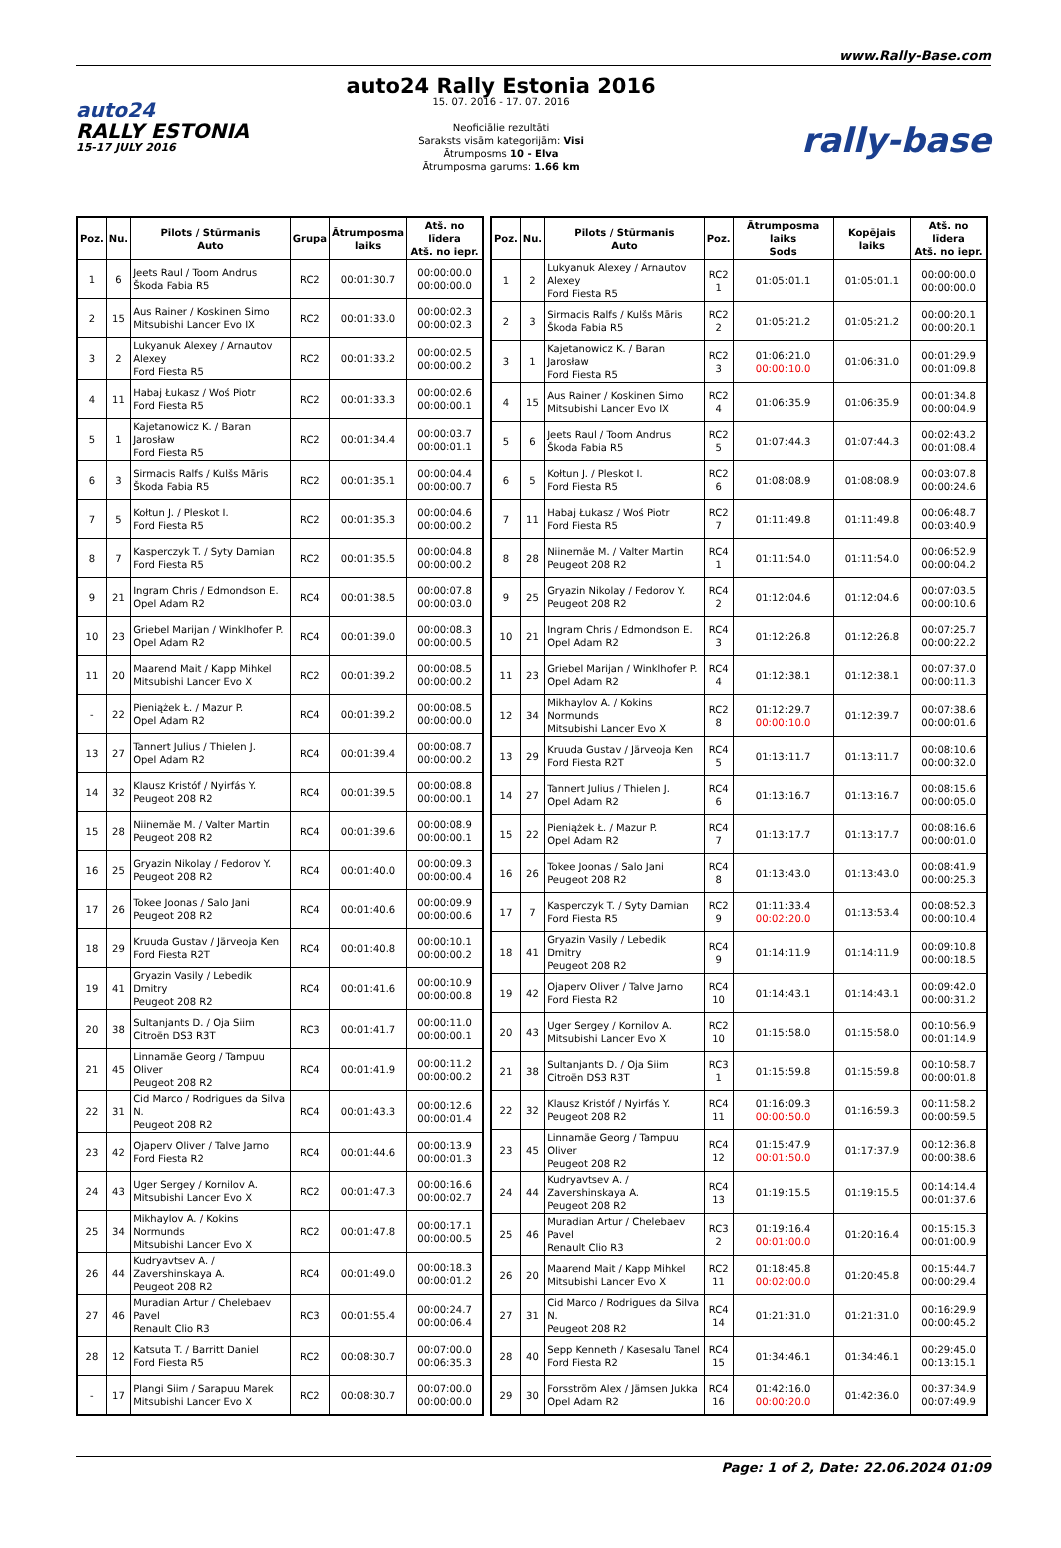www.Rally-Base.com
auto24
RALLY ESTONIA
15-17 JULY 2016
auto24 Rally Estonia 2016
15. 07. 2016 - 17. 07. 2016
Neoficiālie rezultāti
Saraksts visām kategorijām: Visi
Ātrumposms 10 - Elva
Ātrumposma garums: 1.66 km
rally-base
| Poz. | Nu. | Pilots / Stūrmanis Auto | Grupa | Ātrumposma laiks | Atš. no līdera Atš. no iepr. |
| --- | --- | --- | --- | --- | --- |
| 1 | 6 | Jeets Raul / Toom Andrus Škoda Fabia R5 | RC2 | 00:01:30.7 | 00:00:00.0 00:00:00.0 |
| 2 | 15 | Aus Rainer / Koskinen Simo Mitsubishi Lancer Evo IX | RC2 | 00:01:33.0 | 00:00:02.3 00:00:02.3 |
| 3 | 2 | Lukyanuk Alexey / Arnautov Alexey Ford Fiesta R5 | RC2 | 00:01:33.2 | 00:00:02.5 00:00:00.2 |
| 4 | 11 | Habaj Łukasz / Woś Piotr Ford Fiesta R5 | RC2 | 00:01:33.3 | 00:00:02.6 00:00:00.1 |
| 5 | 1 | Kajetanowicz K. / Baran Jarosław Ford Fiesta R5 | RC2 | 00:01:34.4 | 00:00:03.7 00:00:01.1 |
| 6 | 3 | Sirmacis Ralfs / Kulšs Māris Škoda Fabia R5 | RC2 | 00:01:35.1 | 00:00:04.4 00:00:00.7 |
| 7 | 5 | Kołtun J. / Pleskot I. Ford Fiesta R5 | RC2 | 00:01:35.3 | 00:00:04.6 00:00:00.2 |
| 8 | 7 | Kasperczyk T. / Syty Damian Ford Fiesta R5 | RC2 | 00:01:35.5 | 00:00:04.8 00:00:00.2 |
| 9 | 21 | Ingram Chris / Edmondson E. Opel Adam R2 | RC4 | 00:01:38.5 | 00:00:07.8 00:00:03.0 |
| 10 | 23 | Griebel Marijan / Winklhofer P. Opel Adam R2 | RC4 | 00:01:39.0 | 00:00:08.3 00:00:00.5 |
| 11 | 20 | Maarend Mait / Kapp Mihkel Mitsubishi Lancer Evo X | RC2 | 00:01:39.2 | 00:00:08.5 00:00:00.2 |
| - | 22 | Pieniążek Ł. / Mazur P. Opel Adam R2 | RC4 | 00:01:39.2 | 00:00:08.5 00:00:00.0 |
| 13 | 27 | Tannert Julius / Thielen J. Opel Adam R2 | RC4 | 00:01:39.4 | 00:00:08.7 00:00:00.2 |
| 14 | 32 | Klausz Kristóf / Nyirfás Y. Peugeot 208 R2 | RC4 | 00:01:39.5 | 00:00:08.8 00:00:00.1 |
| 15 | 28 | Niinemäe M. / Valter Martin Peugeot 208 R2 | RC4 | 00:01:39.6 | 00:00:08.9 00:00:00.1 |
| 16 | 25 | Gryazin Nikolay / Fedorov Y. Peugeot 208 R2 | RC4 | 00:01:40.0 | 00:00:09.3 00:00:00.4 |
| 17 | 26 | Tokee Joonas / Salo Jani Peugeot 208 R2 | RC4 | 00:01:40.6 | 00:00:09.9 00:00:00.6 |
| 18 | 29 | Kruuda Gustav / Järveoja Ken Ford Fiesta R2T | RC4 | 00:01:40.8 | 00:00:10.1 00:00:00.2 |
| 19 | 41 | Gryazin Vasily / Lebedik Dmitry Peugeot 208 R2 | RC4 | 00:01:41.6 | 00:00:10.9 00:00:00.8 |
| 20 | 38 | Sultanjants D. / Oja Siim Citroën DS3 R3T | RC3 | 00:01:41.7 | 00:00:11.0 00:00:00.1 |
| 21 | 45 | Linnamäe Georg / Tampuu Oliver Peugeot 208 R2 | RC4 | 00:01:41.9 | 00:00:11.2 00:00:00.2 |
| 22 | 31 | Cid Marco / Rodrigues da Silva N. Peugeot 208 R2 | RC4 | 00:01:43.3 | 00:00:12.6 00:00:01.4 |
| 23 | 42 | Ojaperv Oliver / Talve Jarno Ford Fiesta R2 | RC4 | 00:01:44.6 | 00:00:13.9 00:00:01.3 |
| 24 | 43 | Uger Sergey / Kornilov A. Mitsubishi Lancer Evo X | RC2 | 00:01:47.3 | 00:00:16.6 00:00:02.7 |
| 25 | 34 | Mikhaylov A. / Kokins Normunds Mitsubishi Lancer Evo X | RC2 | 00:01:47.8 | 00:00:17.1 00:00:00.5 |
| 26 | 44 | Kudryavtsev A. / Zavershinskaya A. Peugeot 208 R2 | RC4 | 00:01:49.0 | 00:00:18.3 00:00:01.2 |
| 27 | 46 | Muradian Artur / Chelebaev Pavel Renault Clio R3 | RC3 | 00:01:55.4 | 00:00:24.7 00:00:06.4 |
| 28 | 12 | Katsuta T. / Barritt Daniel Ford Fiesta R5 | RC2 | 00:08:30.7 | 00:07:00.0 00:06:35.3 |
| - | 17 | Plangi Siim / Sarapuu Marek Mitsubishi Lancer Evo X | RC2 | 00:08:30.7 | 00:07:00.0 00:00:00.0 |
| Poz. | Nu. | Pilots / Stūrmanis Auto | Poz. | Ātrumposma laiks Sods | Kopējais laiks | Atš. no līdera Atš. no iepr. |
| --- | --- | --- | --- | --- | --- | --- |
| 1 | 2 | Lukyanuk Alexey / Arnautov Alexey Ford Fiesta R5 | RC2 1 | 01:05:01.1 | 01:05:01.1 | 00:00:00.0 00:00:00.0 |
| 2 | 3 | Sirmacis Ralfs / Kulšs Māris Škoda Fabia R5 | RC2 2 | 01:05:21.2 | 01:05:21.2 | 00:00:20.1 00:00:20.1 |
| 3 | 1 | Kajetanowicz K. / Baran Jarosław Ford Fiesta R5 | RC2 3 | 01:06:21.0 00:00:10.0 | 01:06:31.0 | 00:01:29.9 00:01:09.8 |
| 4 | 15 | Aus Rainer / Koskinen Simo Mitsubishi Lancer Evo IX | RC2 4 | 01:06:35.9 | 01:06:35.9 | 00:01:34.8 00:00:04.9 |
| 5 | 6 | Jeets Raul / Toom Andrus Škoda Fabia R5 | RC2 5 | 01:07:44.3 | 01:07:44.3 | 00:02:43.2 00:01:08.4 |
| 6 | 5 | Kołtun J. / Pleskot I. Ford Fiesta R5 | RC2 6 | 01:08:08.9 | 01:08:08.9 | 00:03:07.8 00:00:24.6 |
| 7 | 11 | Habaj Łukasz / Woś Piotr Ford Fiesta R5 | RC2 7 | 01:11:49.8 | 01:11:49.8 | 00:06:48.7 00:03:40.9 |
| 8 | 28 | Niinemäe M. / Valter Martin Peugeot 208 R2 | RC4 1 | 01:11:54.0 | 01:11:54.0 | 00:06:52.9 00:00:04.2 |
| 9 | 25 | Gryazin Nikolay / Fedorov Y. Peugeot 208 R2 | RC4 2 | 01:12:04.6 | 01:12:04.6 | 00:07:03.5 00:00:10.6 |
| 10 | 21 | Ingram Chris / Edmondson E. Opel Adam R2 | RC4 3 | 01:12:26.8 | 01:12:26.8 | 00:07:25.7 00:00:22.2 |
| 11 | 23 | Griebel Marijan / Winklhofer P. Opel Adam R2 | RC4 4 | 01:12:38.1 | 01:12:38.1 | 00:07:37.0 00:00:11.3 |
| 12 | 34 | Mikhaylov A. / Kokins Normunds Mitsubishi Lancer Evo X | RC2 8 | 01:12:29.7 00:00:10.0 | 01:12:39.7 | 00:07:38.6 00:00:01.6 |
| 13 | 29 | Kruuda Gustav / Järveoja Ken Ford Fiesta R2T | RC4 5 | 01:13:11.7 | 01:13:11.7 | 00:08:10.6 00:00:32.0 |
| 14 | 27 | Tannert Julius / Thielen J. Opel Adam R2 | RC4 6 | 01:13:16.7 | 01:13:16.7 | 00:08:15.6 00:00:05.0 |
| 15 | 22 | Pieniążek Ł. / Mazur P. Opel Adam R2 | RC4 7 | 01:13:17.7 | 01:13:17.7 | 00:08:16.6 00:00:01.0 |
| 16 | 26 | Tokee Joonas / Salo Jani Peugeot 208 R2 | RC4 8 | 01:13:43.0 | 01:13:43.0 | 00:08:41.9 00:00:25.3 |
| 17 | 7 | Kasperczyk T. / Syty Damian Ford Fiesta R5 | RC2 9 | 01:11:33.4 00:02:20.0 | 01:13:53.4 | 00:08:52.3 00:00:10.4 |
| 18 | 41 | Gryazin Vasily / Lebedik Dmitry Peugeot 208 R2 | RC4 9 | 01:14:11.9 | 01:14:11.9 | 00:09:10.8 00:00:18.5 |
| 19 | 42 | Ojaperv Oliver / Talve Jarno Ford Fiesta R2 | RC4 10 | 01:14:43.1 | 01:14:43.1 | 00:09:42.0 00:00:31.2 |
| 20 | 43 | Uger Sergey / Kornilov A. Mitsubishi Lancer Evo X | RC2 10 | 01:15:58.0 | 01:15:58.0 | 00:10:56.9 00:01:14.9 |
| 21 | 38 | Sultanjants D. / Oja Siim Citroën DS3 R3T | RC3 1 | 01:15:59.8 | 01:15:59.8 | 00:10:58.7 00:00:01.8 |
| 22 | 32 | Klausz Kristóf / Nyirfás Y. Peugeot 208 R2 | RC4 11 | 01:16:09.3 00:00:50.0 | 01:16:59.3 | 00:11:58.2 00:00:59.5 |
| 23 | 45 | Linnamäe Georg / Tampuu Oliver Peugeot 208 R2 | RC4 12 | 01:15:47.9 00:01:50.0 | 01:17:37.9 | 00:12:36.8 00:00:38.6 |
| 24 | 44 | Kudryavtsev A. / Zavershinskaya A. Peugeot 208 R2 | RC4 13 | 01:19:15.5 | 01:19:15.5 | 00:14:14.4 00:01:37.6 |
| 25 | 46 | Muradian Artur / Chelebaev Pavel Renault Clio R3 | RC3 2 | 01:19:16.4 00:01:00.0 | 01:20:16.4 | 00:15:15.3 00:01:00.9 |
| 26 | 20 | Maarend Mait / Kapp Mihkel Mitsubishi Lancer Evo X | RC2 11 | 01:18:45.8 00:02:00.0 | 01:20:45.8 | 00:15:44.7 00:00:29.4 |
| 27 | 31 | Cid Marco / Rodrigues da Silva N. Peugeot 208 R2 | RC4 14 | 01:21:31.0 | 01:21:31.0 | 00:16:29.9 00:00:45.2 |
| 28 | 40 | Sepp Kenneth / Kasesalu Tanel Ford Fiesta R2 | RC4 15 | 01:34:46.1 | 01:34:46.1 | 00:29:45.0 00:13:15.1 |
| 29 | 30 | Forsström Alex / Jämsen Jukka Opel Adam R2 | RC4 16 | 01:42:16.0 00:00:20.0 | 01:42:36.0 | 00:37:34.9 00:07:49.9 |
Page: 1 of 2, Date: 22.06.2024 01:09